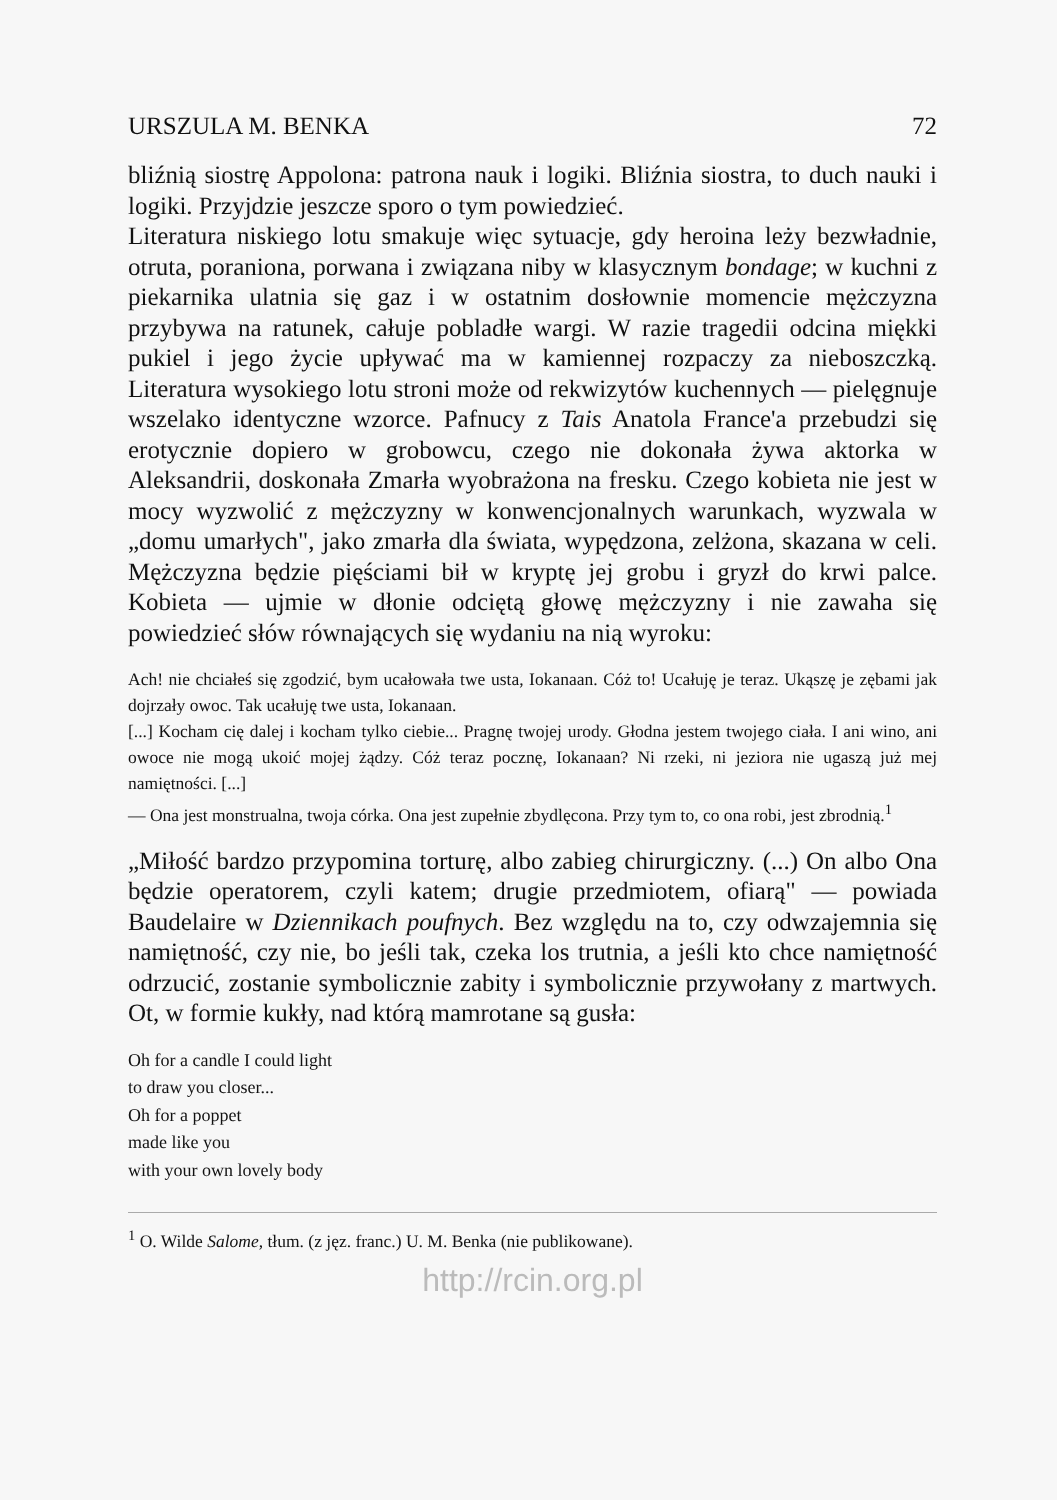URSZULA M. BENKA 72
bliźnią siostrę Appolona: patrona nauk i logiki. Bliźnia siostra, to duch nauki i logiki. Przyjdzie jeszcze sporo o tym powiedzieć.
Literatura niskiego lotu smakuje więc sytuacje, gdy heroina leży bezwładnie, otruta, poraniona, porwana i związana niby w klasycznym bondage; w kuchni z piekarnika ulatnia się gaz i w ostatnim dosłownie momencie mężczyzna przybywa na ratunek, całuje pobladłe wargi. W razie tragedii odcina miękki pukiel i jego życie upływać ma w kamiennej rozpaczy za nieboszczką. Literatura wysokiego lotu stroni może od rekwizytów kuchennych — pielęgnuje wszelako identyczne wzorce. Pafnucy z Tais Anatola France'a przebudzi się erotycznie dopiero w grobowcu, czego nie dokonała żywa aktorka w Aleksandrii, doskonała Zmarła wyobrażona na fresku. Czego kobieta nie jest w mocy wyzwolić z mężczyzny w konwencjonalnych warunkach, wyzwala w „domu umarłych", jako zmarła dla świata, wypędzona, zelżona, skazana w celi. Mężczyzna będzie pięściami bił w kryptę jej grobu i gryzł do krwi palce. Kobieta — ujmie w dłonie odciętą głowę mężczyzny i nie zawaha się powiedzieć słów równających się wydaniu na nią wyroku:
Ach! nie chciałeś się zgodzić, bym ucałowała twe usta, Iokanaan. Cóż to! Ucałuję je teraz. Ukąszę je zębami jak dojrzały owoc. Tak ucałuję twe usta, Iokanaan.
[...] Kocham cię dalej i kocham tylko ciebie... Pragnę twojej urody. Głodna jestem twojego ciała. I ani wino, ani owoce nie mogą ukoić mojej żądzy. Cóż teraz pocznę, Iokanaan? Ni rzeki, ni jeziora nie ugaszą już mej namiętności. [...]
— Ona jest monstrualna, twoja córka. Ona jest zupełnie zbydlęcona. Przy tym to, co ona robi, jest zbrodnią.<sup>1</sup>
„Miłość bardzo przypomina torturę, albo zabieg chirurgiczny. (...) On albo Ona będzie operatorem, czyli katem; drugie przedmiotem, ofiarą" — powiada Baudelaire w Dziennikach poufnych. Bez względu na to, czy odwzajemnia się namiętność, czy nie, bo jeśli tak, czeka los trutnia, a jeśli kto chce namiętność odrzucić, zostanie symbolicznie zabity i symbolicznie przywołany z martwych. Ot, w formie kukły, nad którą mamrotane są gusła:
Oh for a candle I could light
to draw you closer...
Oh for a poppet
made like you
with your own lovely body
<sup>1</sup> O. Wilde Salome, tłum. (z jęz. franc.) U. M. Benka (nie publikowane).
http://rcin.org.pl